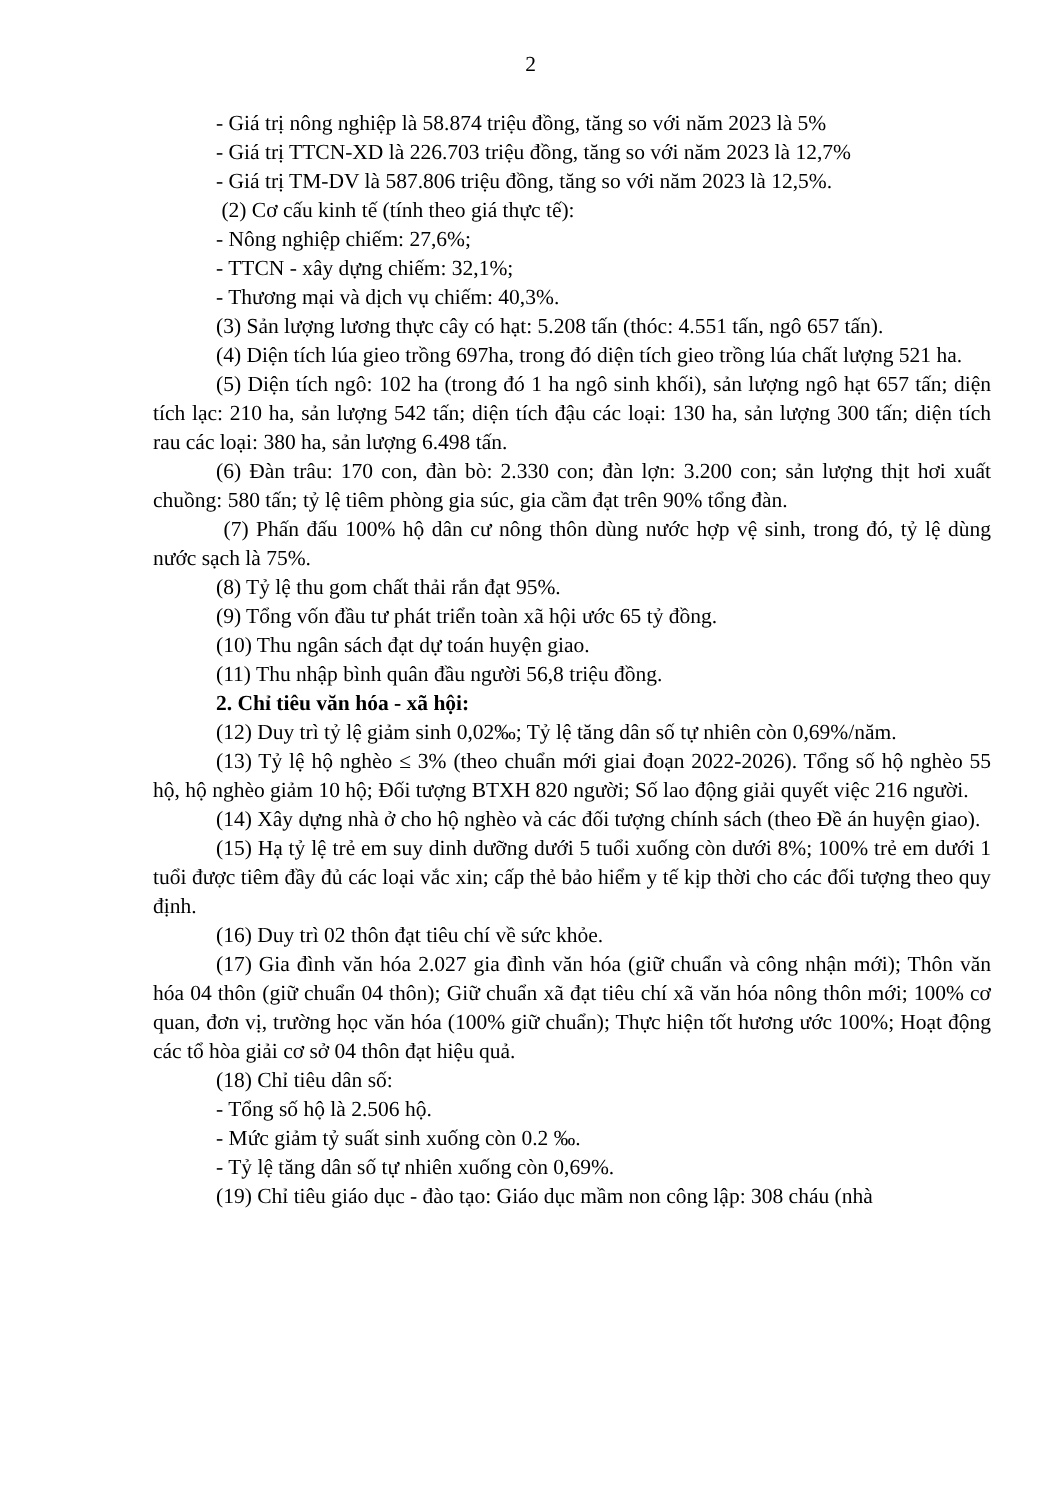2
- Giá trị nông nghiệp là 58.874 triệu đồng, tăng so với năm 2023 là 5%
- Giá trị TTCN-XD là 226.703 triệu đồng, tăng so với năm 2023 là 12,7%
- Giá trị TM-DV là 587.806 triệu đồng, tăng so với năm 2023 là 12,5%.
(2) Cơ cấu kinh tế (tính theo giá thực tế):
- Nông nghiệp chiếm: 27,6%;
- TTCN - xây dựng chiếm: 32,1%;
- Thương mại và dịch vụ chiếm: 40,3%.
(3) Sản lượng lương thực cây có hạt: 5.208 tấn (thóc: 4.551 tấn, ngô 657 tấn).
(4) Diện tích lúa gieo trồng 697ha, trong đó diện tích gieo trồng lúa chất lượng 521 ha.
(5) Diện tích ngô: 102 ha (trong đó 1 ha ngô sinh khối), sản lượng ngô hạt 657 tấn; diện tích lạc: 210 ha, sản lượng 542 tấn; diện tích đậu các loại: 130 ha, sản lượng 300 tấn; diện tích rau các loại: 380 ha, sản lượng 6.498 tấn.
(6) Đàn trâu: 170 con, đàn bò: 2.330 con; đàn lợn: 3.200 con; sản lượng thịt hơi xuất chuồng: 580 tấn; tỷ lệ tiêm phòng gia súc, gia cầm đạt trên 90% tổng đàn.
(7) Phấn đấu 100% hộ dân cư nông thôn dùng nước hợp vệ sinh, trong đó, tỷ lệ dùng nước sạch là 75%.
(8) Tỷ lệ thu gom chất thải rắn đạt 95%.
(9) Tổng vốn đầu tư phát triển toàn xã hội ước 65 tỷ đồng.
(10) Thu ngân sách đạt dự toán huyện giao.
(11) Thu nhập bình quân đầu người 56,8 triệu đồng.
2. Chỉ tiêu văn hóa - xã hội:
(12) Duy trì tỷ lệ giảm sinh 0,02‰; Tỷ lệ tăng dân số tự nhiên còn 0,69%/năm.
(13) Tỷ lệ hộ nghèo ≤ 3% (theo chuẩn mới giai đoạn 2022-2026). Tổng số hộ nghèo 55 hộ, hộ nghèo giảm 10 hộ; Đối tượng BTXH 820 người; Số lao động giải quyết việc 216 người.
(14) Xây dựng nhà ở cho hộ nghèo và các đối tượng chính sách (theo Đề án huyện giao).
(15) Hạ tỷ lệ trẻ em suy dinh dưỡng dưới 5 tuổi xuống còn dưới 8%; 100% trẻ em dưới 1 tuổi được tiêm đầy đủ các loại vắc xin; cấp thẻ bảo hiểm y tế kịp thời cho các đối tượng theo quy định.
(16) Duy trì 02 thôn đạt tiêu chí về sức khỏe.
(17) Gia đình văn hóa 2.027 gia đình văn hóa (giữ chuẩn và công nhận mới); Thôn văn hóa 04 thôn (giữ chuẩn 04 thôn); Giữ chuẩn xã đạt tiêu chí xã văn hóa nông thôn mới; 100% cơ quan, đơn vị, trường học văn hóa (100% giữ chuẩn); Thực hiện tốt hương ước 100%; Hoạt động các tổ hòa giải cơ sở 04 thôn đạt hiệu quả.
(18) Chỉ tiêu dân số:
- Tổng số hộ là 2.506 hộ.
- Mức giảm tỷ suất sinh xuống còn 0.2 ‰.
- Tỷ lệ tăng dân số tự nhiên xuống còn 0,69%.
(19) Chỉ tiêu giáo dục - đào tạo: Giáo dục mầm non công lập: 308 cháu (nhà